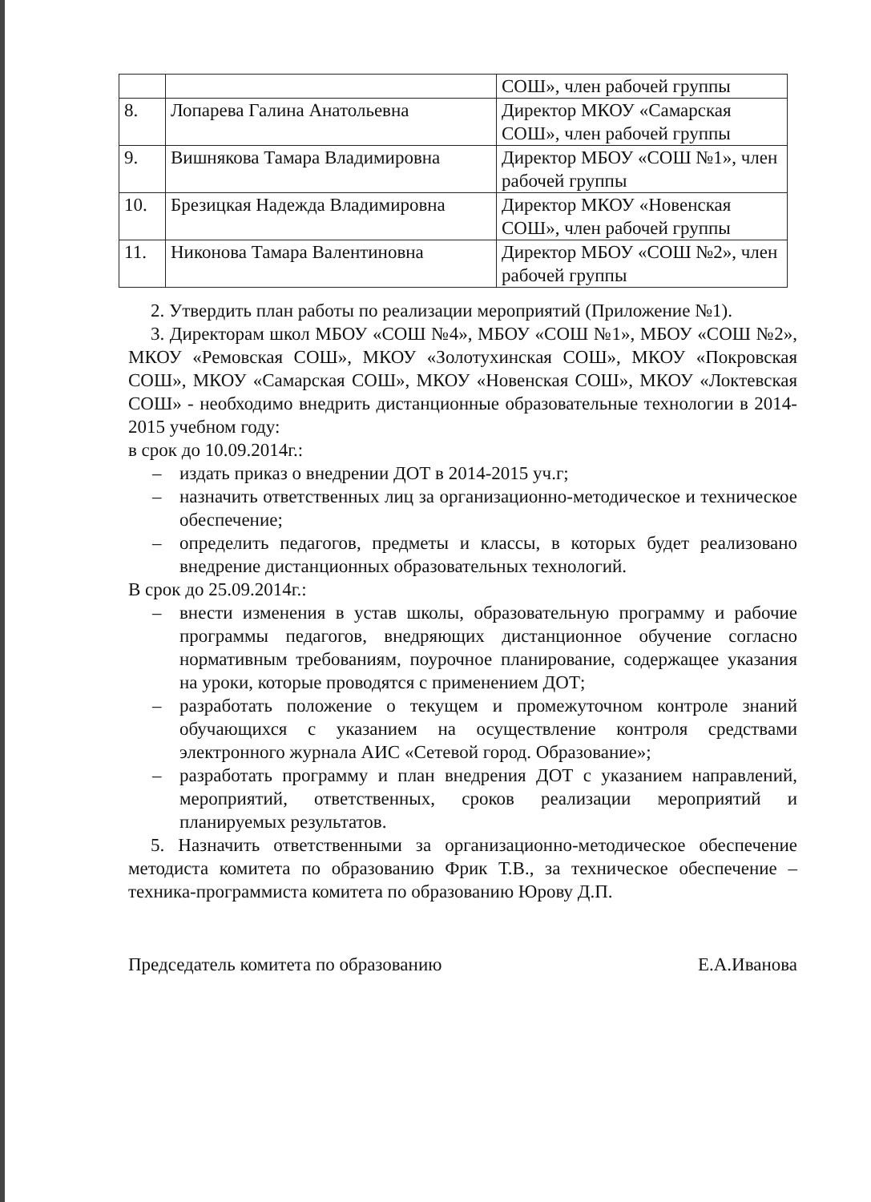| | | СОШ», член рабочей группы |
| 8. | Лопарева Галина Анатольевна | Директор МКОУ «Самарская СОШ», член рабочей группы |
| 9. | Вишнякова Тамара Владимировна | Директор МБОУ «СОШ №1», член рабочей группы |
| 10. | Брезицкая Надежда Владимировна | Директор МКОУ «Новенская СОШ», член рабочей группы |
| 11. | Никонова Тамара Валентиновна | Директор МБОУ «СОШ №2», член рабочей группы |
2. Утвердить план работы по реализации мероприятий (Приложение №1).
3. Директорам школ МБОУ «СОШ №4», МБОУ «СОШ №1», МБОУ «СОШ №2», МКОУ «Ремовская СОШ», МКОУ «Золотухинская СОШ», МКОУ «Покровская СОШ», МКОУ «Самарская СОШ», МКОУ «Новенская СОШ», МКОУ «Локтевская СОШ» - необходимо внедрить дистанционные образовательные технологии в 2014-2015 учебном году:
в срок до 10.09.2014г.:
– издать приказ о внедрении ДОТ в 2014-2015 уч.г;
– назначить ответственных лиц за организационно-методическое и техническое обеспечение;
– определить педагогов, предметы и классы, в которых будет реализовано внедрение дистанционных образовательных технологий.
В срок до 25.09.2014г.:
– внести изменения в устав школы, образовательную программу и рабочие программы педагогов, внедряющих дистанционное обучение согласно нормативным требованиям, поурочное планирование, содержащее указания на уроки, которые проводятся с применением ДОТ;
– разработать положение о текущем и промежуточном контроле знаний обучающихся с указанием на осуществление контроля средствами электронного журнала АИС «Сетевой город. Образование»;
– разработать программу и план внедрения ДОТ с указанием направлений, мероприятий, ответственных, сроков реализации мероприятий и планируемых результатов.
5. Назначить ответственными за организационно-методическое обеспечение методиста комитета по образованию Фрик Т.В., за техническое обеспечение – техника-программиста комитета по образованию Юрову Д.П.
Председатель комитета по образованию Е.А.Иванова